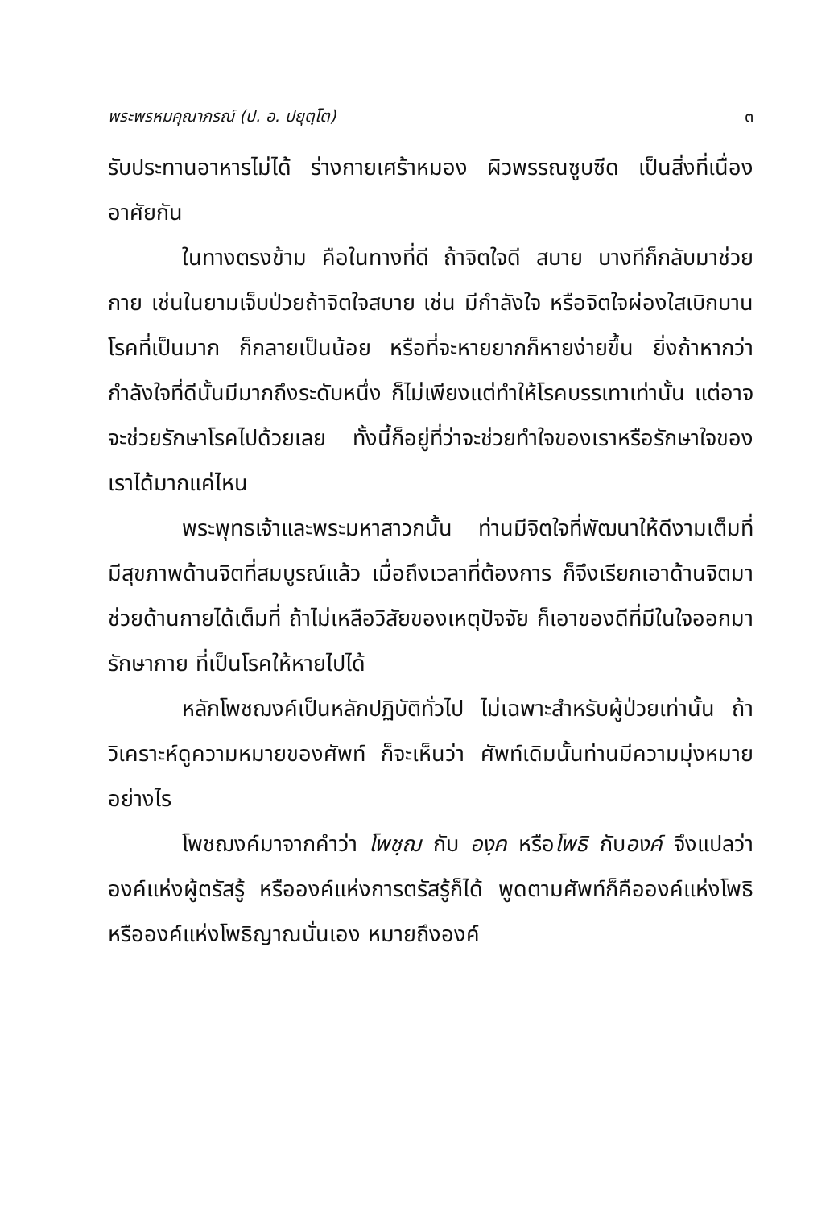พระพรหมคุณาภรณ์ (ป. อ. ปยุตฺโต) ๓
รับประทานอาหารไม่ได้ ร่างกายเศร้าหมอง ผิวพรรณซูบซีด เป็นสิ่งที่เนื่องอาศัยกัน
ในทางตรงข้าม คือในทางที่ดี ถ้าจิตใจดี สบาย บางทีก็กลับมาช่วยกาย เช่นในยามเจ็บป่วยถ้าจิตใจสบาย เช่น มีกำลังใจ หรือจิตใจผ่องใสเบิกบาน โรคที่เป็นมาก ก็กลายเป็นน้อย หรือที่จะหายยากก็หายง่ายขึ้น ยิ่งถ้าหากว่ากำลังใจที่ดีนั้นมีมากถึงระดับหนึ่ง ก็ไม่เพียงแต่ทำให้โรคบรรเทาเท่านั้น แต่อาจจะช่วยรักษาโรคไปด้วยเลย ทั้งนี้ก็อยู่ที่ว่าจะช่วยทำใจของเราหรือรักษาใจของเราได้มากแค่ไหน
พระพุทธเจ้าและพระมหาสาวกนั้น ท่านมีจิตใจที่พัฒนาให้ดีงามเต็มที่ มีสุขภาพด้านจิตที่สมบูรณ์แล้ว เมื่อถึงเวลาที่ต้องการ ก็จึงเรียกเอาด้านจิตมาช่วยด้านกายได้เต็มที่ ถ้าไม่เหลือวิสัยของเหตุปัจจัย ก็เอาของดีที่มีในใจออกมารักษากาย ที่เป็นโรคให้หายไปได้
หลักโพชฌงค์เป็นหลักปฏิบัติทั่วไป ไม่เฉพาะสำหรับผู้ป่วยเท่านั้น ถ้าวิเคราะห์ดูความหมายของศัพท์ ก็จะเห็นว่า ศัพท์เดิมนั้นท่านมีความมุ่งหมายอย่างไร
โพชฌงค์มาจากคำว่า โพชฺฌ กับ องฺค หรือโพธิ กับองค์ จึงแปลว่า องค์แห่งผู้ตรัสรู้ หรือองค์แห่งการตรัสรู้ก็ได้ พูดตามศัพท์ก็คือองค์แห่งโพธิ หรือองค์แห่งโพธิญาณนั่นเอง หมายถึงองค์